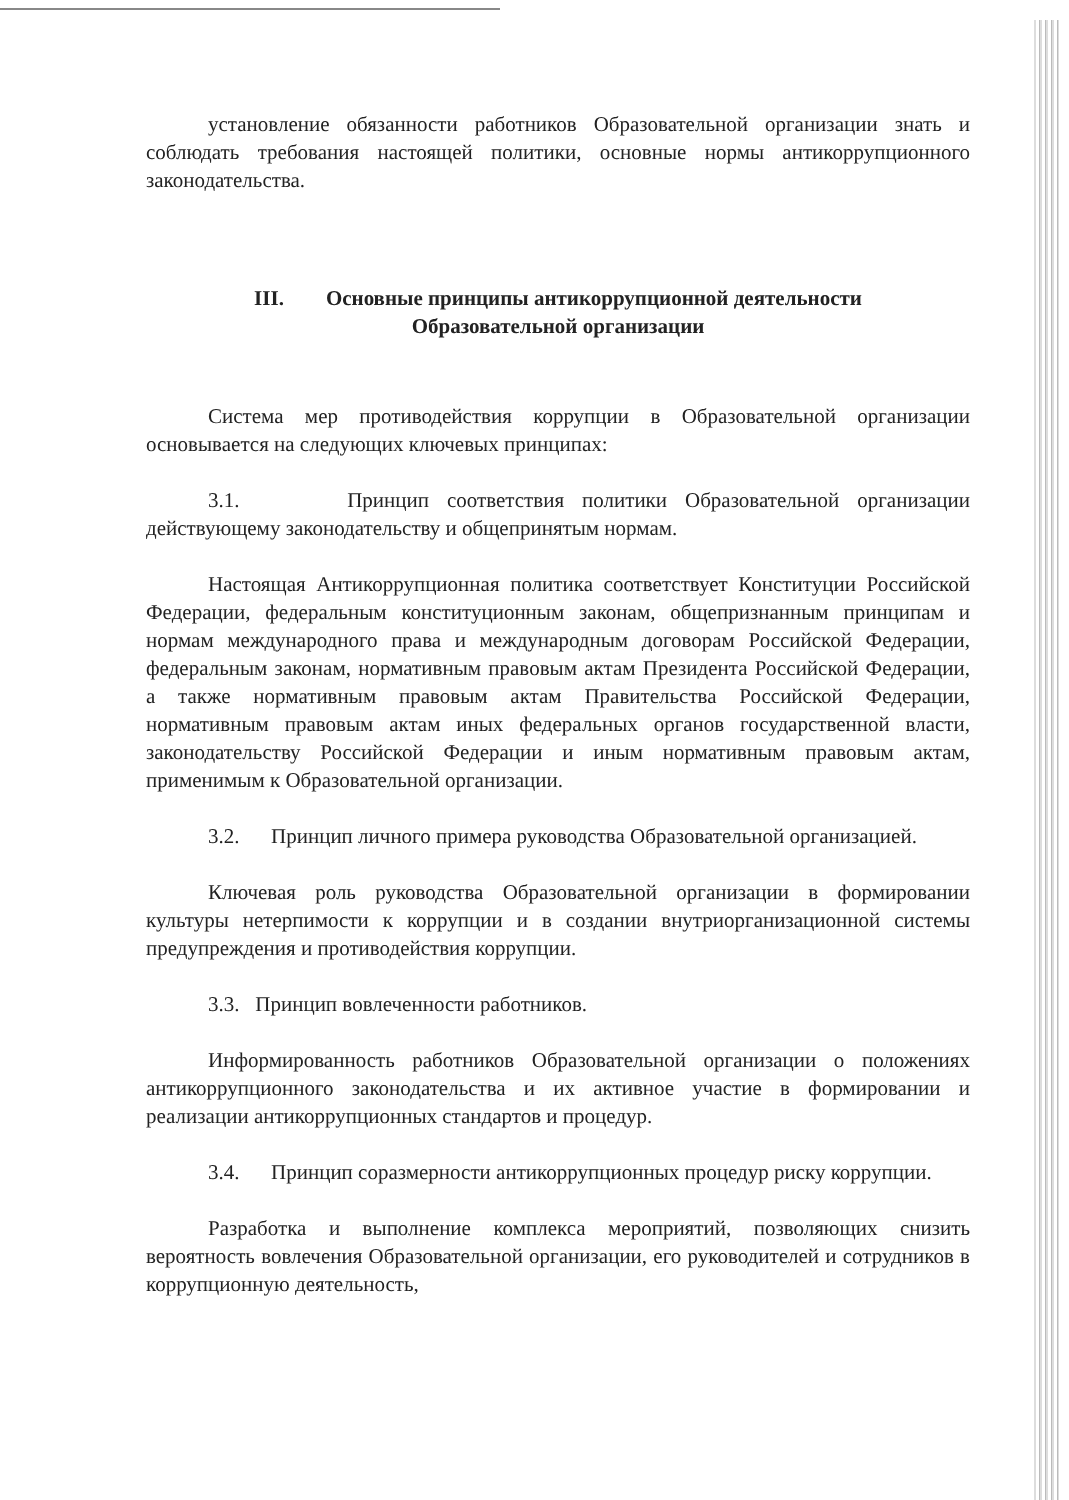установление обязанности работников Образовательной организации знать и соблюдать требования настоящей политики, основные нормы антикоррупционного законодательства.
III. Основные принципы антикоррупционной деятельности
Образовательной организации
Система мер противодействия коррупции в Образовательной организации основывается на следующих ключевых принципах:
3.1. Принцип соответствия политики Образовательной организации действующему законодательству и общепринятым нормам.
Настоящая Антикоррупционная политика соответствует Конституции Российской Федерации, федеральным конституционным законам, общепризнанным принципам и нормам международного права и международным договорам Российской Федерации, федеральным законам, нормативным правовым актам Президента Российской Федерации, а также нормативным правовым актам Правительства Российской Федерации, нормативным правовым актам иных федеральных органов государственной власти, законодательству Российской Федерации и иным нормативным правовым актам, применимым к Образовательной организации.
3.2. Принцип личного примера руководства Образовательной организацией.
Ключевая роль руководства Образовательной организации в формировании культуры нетерпимости к коррупции и в создании внутриорганизационной системы предупреждения и противодействия коррупции.
3.3. Принцип вовлеченности работников.
Информированность работников Образовательной организации о положениях антикоррупционного законодательства и их активное участие в формировании и реализации антикоррупционных стандартов и процедур.
3.4. Принцип соразмерности антикоррупционных процедур риску коррупции.
Разработка и выполнение комплекса мероприятий, позволяющих снизить вероятность вовлечения Образовательной организации, его руководителей и сотрудников в коррупционную деятельность,